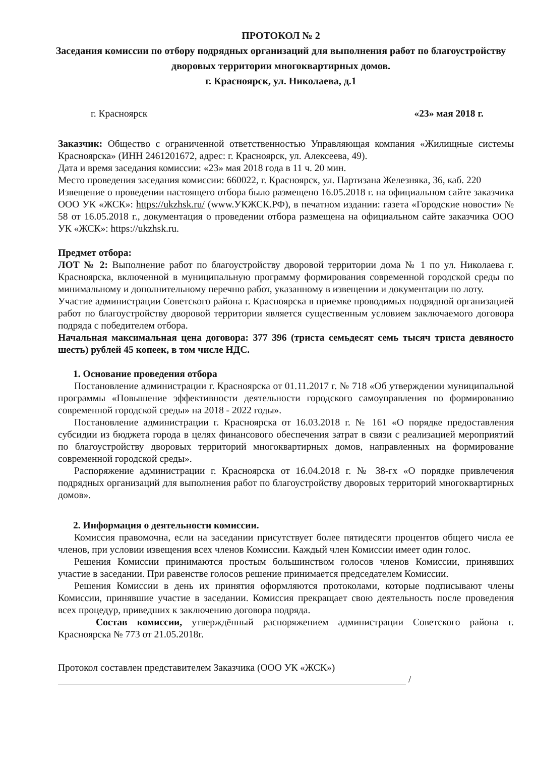ПРОТОКОЛ № 2
Заседания комиссии по отбору подрядных организаций для выполнения работ по благоустройству дворовых территории многоквартирных домов.
г. Красноярск, ул. Николаева, д.1
г. Красноярск «23» мая 2018 г.
Заказчик: Общество с ограниченной ответственностью Управляющая компания «Жилищные системы Красноярска» (ИНН 2461201672, адрес: г. Красноярск, ул. Алексеева, 49).
Дата и время заседания комиссии: «23» мая 2018 года в 11 ч. 20 мин.
Место проведения заседания комиссии: 660022, г. Красноярск, ул. Партизана Железняка, 36, каб. 220
Извещение о проведении настоящего отбора было размещено 16.05.2018 г. на официальном сайте заказчика ООО УК «ЖСК»: https://ukzhsk.ru/ (www.УКЖСК.РФ), в печатном издании: газета «Городские новости» № 58 от 16.05.2018 г., документация о проведении отбора размещена на официальном сайте заказчика ООО УК «ЖСК»: https://ukzhsk.ru.
Предмет отбора:
ЛОТ № 2: Выполнение работ по благоустройству дворовой территории дома № 1 по ул. Николаева г. Красноярска, включенной в муниципальную программу формирования современной городской среды по минимальному и дополнительному перечню работ, указанному в извещении и документации по лоту.
Участие администрации Советского района г. Красноярска в приемке проводимых подрядной организацией работ по благоустройству дворовой территории является существенным условием заключаемого договора подряда с победителем отбора.
Начальная максимальная цена договора: 377 396 (триста семьдесят семь тысяч триста девяносто шесть) рублей 45 копеек, в том числе НДС.
1. Основание проведения отбора
Постановление администрации г. Красноярска от 01.11.2017 г. № 718 «Об утверждении муниципальной программы «Повышение эффективности деятельности городского самоуправления по формированию современной городской среды» на 2018 - 2022 годы».
Постановление администрации г. Красноярска от 16.03.2018 г. № 161 «О порядке предоставления субсидии из бюджета города в целях финансового обеспечения затрат в связи с реализацией мероприятий по благоустройству дворовых территорий многоквартирных домов, направленных на формирование современной городской среды».
Распоряжение администрации г. Красноярска от 16.04.2018 г. № 38-гх «О порядке привлечения подрядных организаций для выполнения работ по благоустройству дворовых территорий многоквартирных домов».
2. Информация о деятельности комиссии.
Комиссия правомочна, если на заседании присутствует более пятидесяти процентов общего числа ее членов, при условии извещения всех членов Комиссии. Каждый член Комиссии имеет один голос.
Решения Комиссии принимаются простым большинством голосов членов Комиссии, принявших участие в заседании. При равенстве голосов решение принимается председателем Комиссии.
Решения Комиссии в день их принятия оформляются протоколами, которые подписывают члены Комиссии, принявшие участие в заседании. Комиссия прекращает свою деятельность после проведения всех процедур, приведших к заключению договора подряда.
Состав комиссии, утверждённый распоряжением администрации Советского района г. Красноярска № 773 от 21.05.2018г.
Протокол составлен представителем Заказчика (ООО УК «ЖСК»)
/